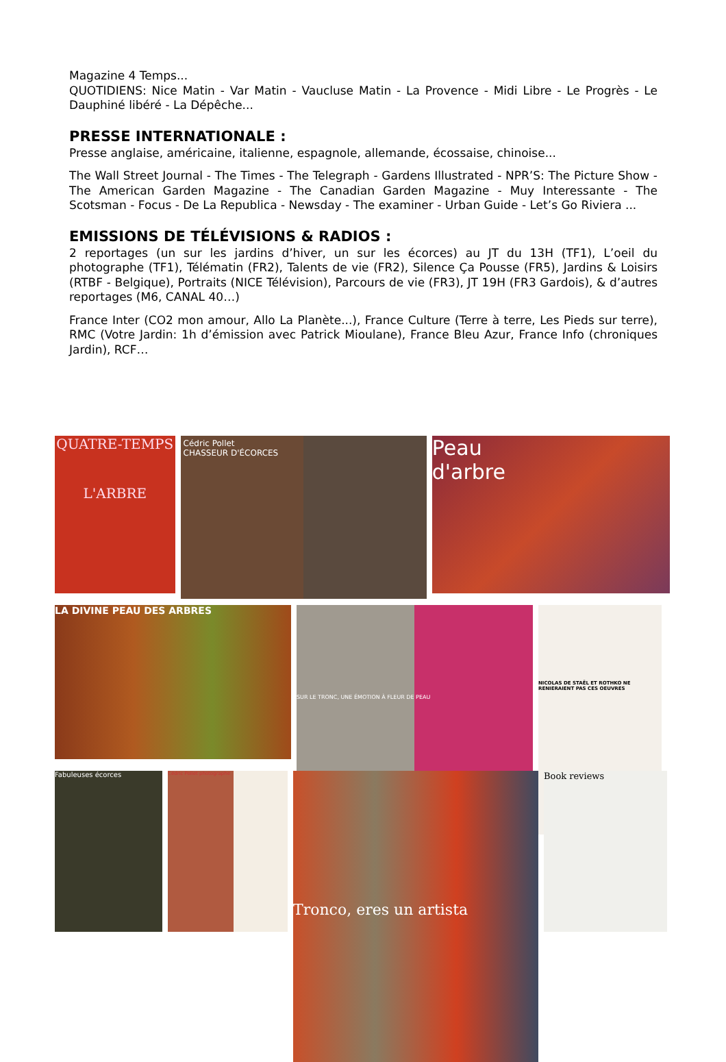Magazine 4 Temps...
QUOTIDIENS: Nice Matin - Var Matin - Vaucluse Matin - La Provence - Midi Libre - Le Progrès - Le Dauphiné libéré - La Dépêche...
PRESSE INTERNATIONALE :
Presse anglaise, américaine, italienne, espagnole, allemande, écossaise, chinoise...
The Wall Street Journal - The Times - The Telegraph - Gardens Illustrated - NPR’S: The Picture Show - The American Garden Magazine - The Canadian Garden Magazine - Muy Interessante - The Scotsman - Focus - De La Republica - Newsday - The examiner - Urban Guide - Let’s Go Riviera ...
EMISSIONS DE TÉLÉVISIONS & RADIOS :
2 reportages (un sur les jardins d’hiver, un sur les écorces) au JT du 13H (TF1), L’oeil du photographe (TF1), Télématin (FR2), Talents de vie (FR2), Silence Ça Pousse (FR5), Jardins & Loisirs (RTBF - Belgique), Portraits (NICE Télévision), Parcours de vie (FR3), JT 19H (FR3 Gardois), & d’autres reportages (M6, CANAL 40…)
France Inter (CO2 mon amour, Allo La Planète...), France Culture (Terre à terre, Les Pieds sur terre), RMC (Votre Jardin: 1h d’émission avec Patrick Mioulane), France Bleu Azur, France Info (chroniques Jardin), RCF…
QUATRE-TEMPS
L'ARBRE
Cédric Pollet
CHASSEUR D'ÉCORCES
Peau
d'arbre
LA DIVINE PEAU DES ARBRES
SUR LE TRONC, UNE ÉMOTION À FLEUR DE PEAU
NICOLAS DE STAËL ET ROTHKO NE RENIERAIENT PAS CES OEUVRES
Fabuleuses écorces
Cédric Pollet photographe
Tronco, eres un artista
Book reviews